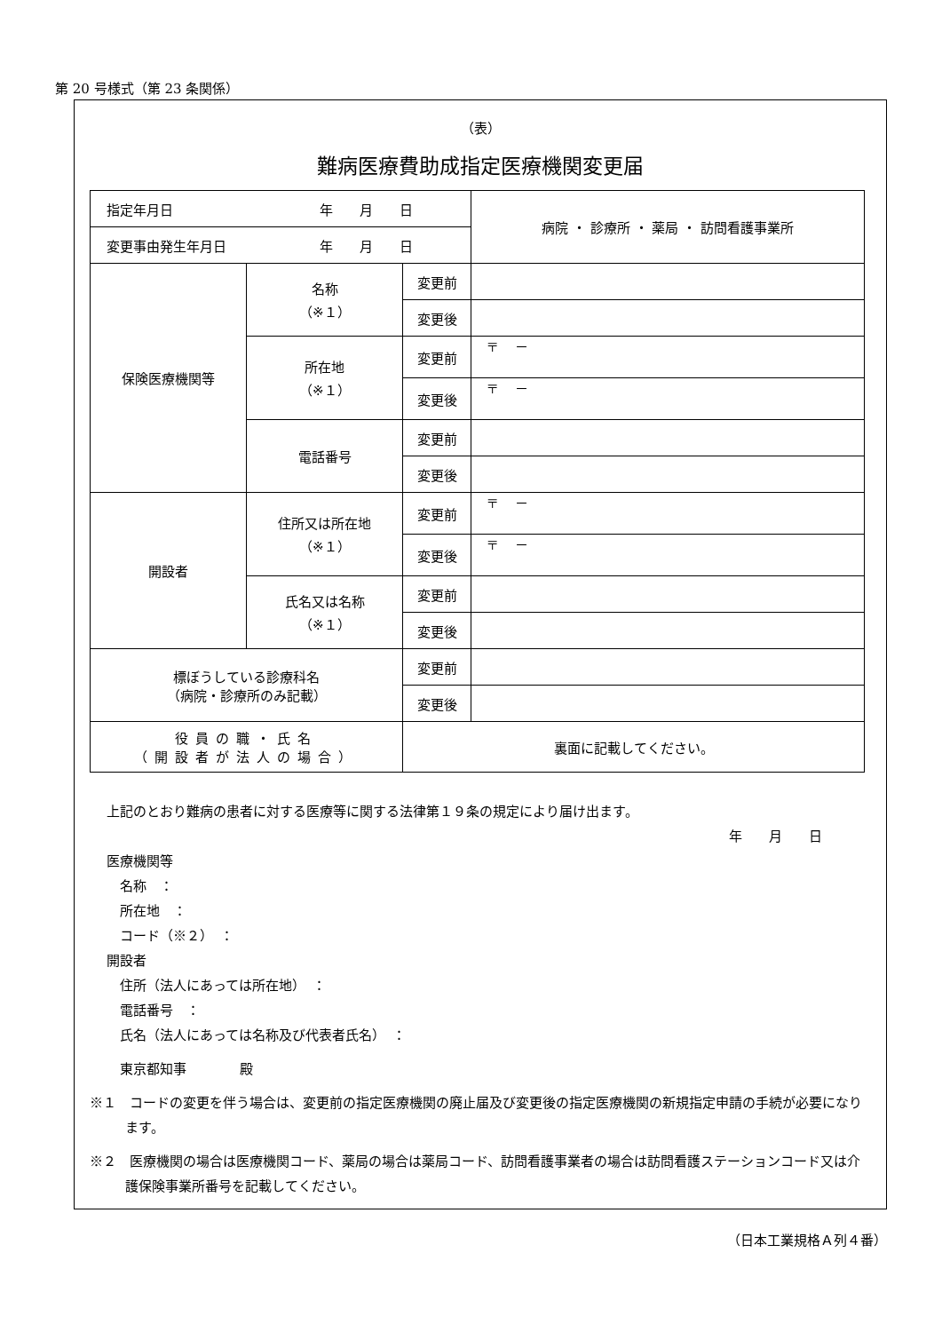第 20 号様式（第 23 条関係）
（表）
難病医療費助成指定医療機関変更届
| 指定年月日 年 月 日 | | | 病院 ・ 診療所 ・ 薬局 ・ 訪問看護事業所 |
| 変更事由発生年月日 年 月 日 | | | |
| 保険医療機関等 | 名称 （※１） | 変更前 | |
| | | 変更後 | |
| | 所在地 （※１） | 変更前 | 〒 － |
| | | 変更後 | 〒 － |
| | 電話番号 | 変更前 | |
| | | 変更後 | |
| 開設者 | 住所又は所在地 （※１） | 変更前 | 〒 － |
| | | 変更後 | 〒 － |
| | 氏名又は名称 （※１） | 変更前 | |
| | | 変更後 | |
| 標ぼうしている診療科名 （病院・診療所のみ記載） | | 変更前 | |
| | | 変更後 | |
| 役員の職・氏名 （開設者が法人の場合） | | 裏面に記載してください。 | |
上記のとおり難病の患者に対する医療等に関する法律第１９条の規定により届け出ます。
年　　月　　日
医療機関等
　名称　：
　所在地　：
　コード（※２）　：
開設者
　住所（法人にあっては所在地）　：
　電話番号　：
　氏名（法人にあっては名称及び代表者氏名）　：
　東京都知事　　　　殿
※１　コードの変更を伴う場合は、変更前の指定医療機関の廃止届及び変更後の指定医療機関の新規指定申請の手続が必要になります。
※２　医療機関の場合は医療機関コード、薬局の場合は薬局コード、訪問看護事業者の場合は訪問看護ステーションコード又は介護保険事業所番号を記載してください。
（日本工業規格Ａ列４番）